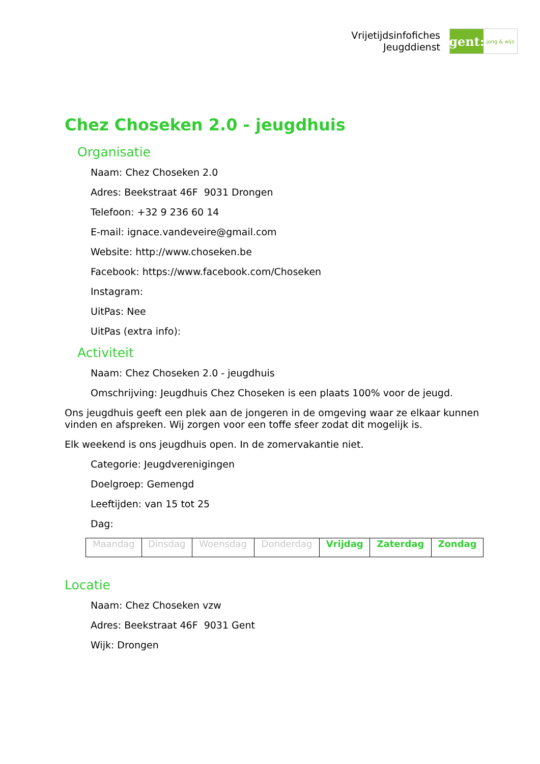Vrijetijdsinfofiches
Jeugddienst
gent:
jong & wijs
Chez Choseken 2.0 - jeugdhuis
Organisatie
Naam: Chez Choseken 2.0
Adres: Beekstraat 46F 9031 Drongen
Telefoon: +32 9 236 60 14
E-mail: ignace.vandeveire@gmail.com
Website: http://www.choseken.be
Facebook: https://www.facebook.com/Choseken
Instagram:
UitPas: Nee
UitPas (extra info):
Activiteit
Naam: Chez Choseken 2.0 - jeugdhuis
Omschrijving: Jeugdhuis Chez Choseken is een plaats 100% voor de jeugd.
Ons jeugdhuis geeft een plek aan de jongeren in de omgeving waar ze elkaar kunnen vinden en afspreken. Wij zorgen voor een toffe sfeer zodat dit mogelijk is.
Elk weekend is ons jeugdhuis open. In de zomervakantie niet.
Categorie: Jeugdverenigingen
Doelgroep: Gemengd
Leeftijden: van 15 tot 25
Dag:
| Maandag | Dinsdag | Woensdag | Donderdag | Vrijdag | Zaterdag | Zondag |
Locatie
Naam: Chez Choseken vzw
Adres: Beekstraat 46F 9031 Gent
Wijk: Drongen